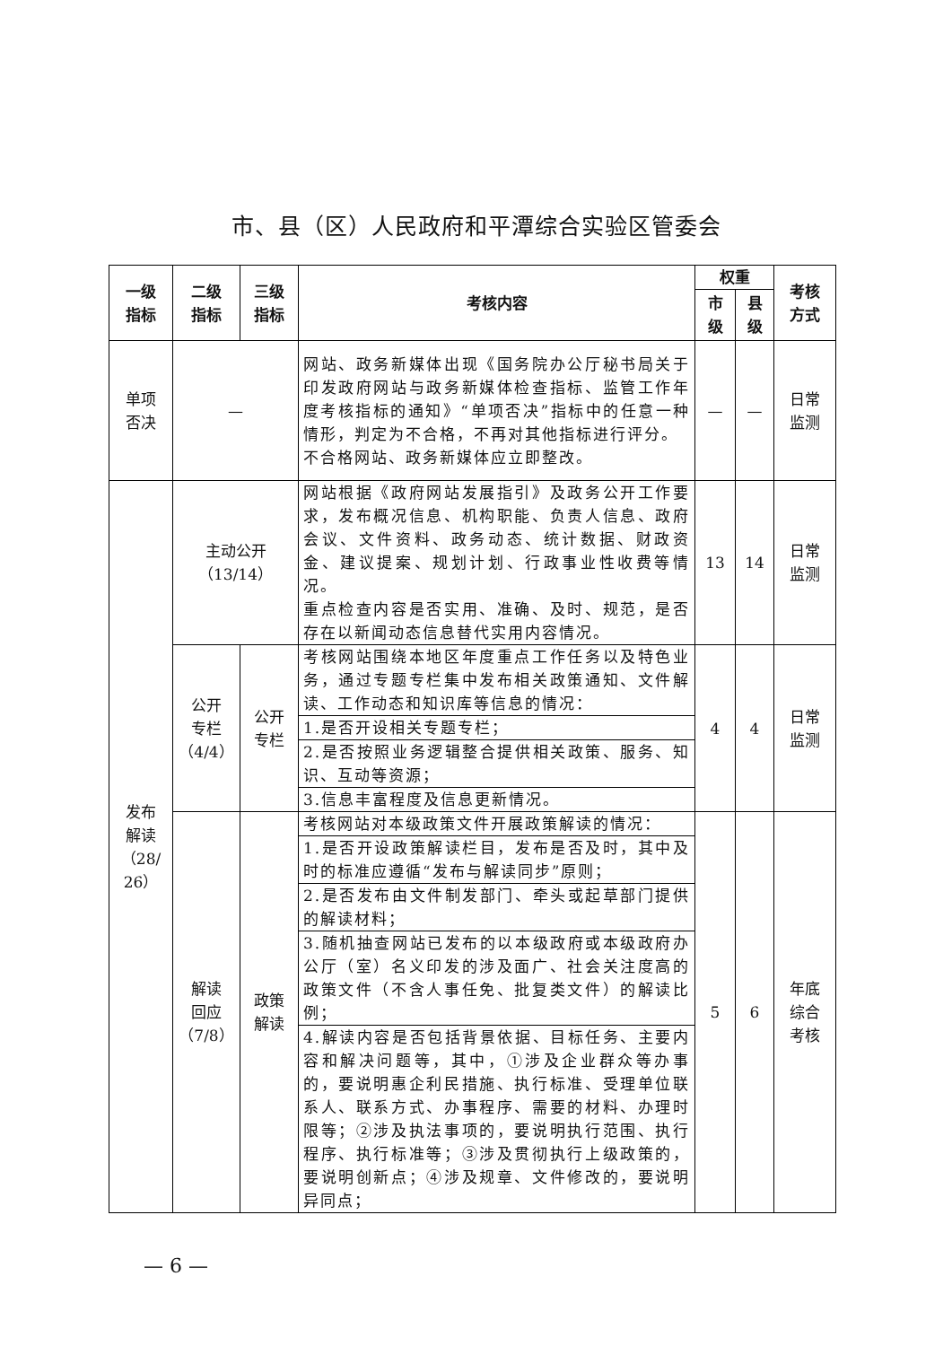市、县（区）人民政府和平潭综合实验区管委会
| 一级 指标 | 二级 指标 | 三级 指标 | 考核内容 | 权重 | | 考核 方式 |
| --- | --- | --- | --- | --- | --- | --- |
| | | | | 市 级 | 县 级 | |
| 单项 否决 | — | | 网站、政务新媒体出现《国务院办公厅秘书局关于印发政府网站与政务新媒体检查指标、监管工作年度考核指标的通知》“单项否决”指标中的任意一种情形，判定为不合格，不再对其他指标进行评分。 不合格网站、政务新媒体应立即整改。 | — | — | 日常 监测 |
| 发布 解读 （28/ 26） | 主动公开 （13/14） | | 网站根据《政府网站发展指引》及政务公开工作要求，发布概况信息、机构职能、负责人信息、政府会议、文件资料、政务动态、统计数据、财政资金、建议提案、规划计划、行政事业性收费等情况。 重点检查内容是否实用、准确、及时、规范，是否存在以新闻动态信息替代实用内容情况。 | 13 | 14 | 日常 监测 |
| | 公开 专栏 （4/4） | 公开 专栏 | 考核网站围绕本地区年度重点工作任务以及特色业务，通过专题专栏集中发布相关政策通知、文件解读、工作动态和知识库等信息的情况： | 4 | 4 | 日常 监测 |
| | | | 1.是否开设相关专题专栏； | | | |
| | | | 2.是否按照业务逻辑整合提供相关政策、服务、知识、互动等资源； | | | |
| | | | 3.信息丰富程度及信息更新情况。 | | | |
| | 解读 回应 （7/8） | 政策 解读 | 考核网站对本级政策文件开展政策解读的情况： | 5 | 6 | 年底 综合 考核 |
| | | | 1.是否开设政策解读栏目，发布是否及时，其中及时的标准应遵循“发布与解读同步”原则； | | | |
| | | | 2.是否发布由文件制发部门、牵头或起草部门提供的解读材料； | | | |
| | | | 3.随机抽查网站已发布的以本级政府或本级政府办公厅（室）名义印发的涉及面广、社会关注度高的政策文件（不含人事任免、批复类文件）的解读比例； | | | |
| | | | 4.解读内容是否包括背景依据、目标任务、主要内容和解决问题等，其中，①涉及企业群众等办事的，要说明惠企利民措施、执行标准、受理单位联系人、联系方式、办事程序、需要的材料、办理时限等；②涉及执法事项的，要说明执行范围、执行程序、执行标准等；③涉及贯彻执行上级政策的，要说明创新点；④涉及规章、文件修改的，要说明异同点； | | | |
— 6 —